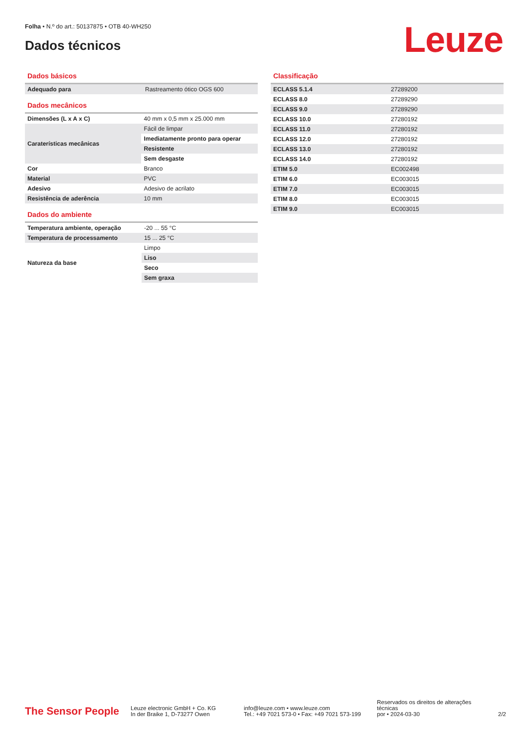Folha • N.º do art.: 50137875 • OTB 40-WH250
Dados técnicos
Leuze
Dados básicos
| Adequado para | Rastreamento ótico OGS 600 |
Dados mecânicos
| Dimensões (L x A x C) | 40 mm x 0,5 mm x 25.000 mm |
| Caraterísticas mecânicas | Fácil de limpar |
| | Imediatamente pronto para operar |
| | Resistente |
| | Sem desgaste |
| Cor | Branco |
| Material | PVC |
| Adesivo | Adesivo de acrilato |
| Resistência de aderência | 10 mm |
Dados do ambiente
| Temperatura ambiente, operação | -20 ... 55 °C |
| Temperatura de processamento | 15 ... 25 °C |
| Natureza da base | Limpo |
| | Liso |
| | Seco |
| | Sem graxa |
Classificação
| ECLASS 5.1.4 | 27289200 |
| ECLASS 8.0 | 27289290 |
| ECLASS 9.0 | 27289290 |
| ECLASS 10.0 | 27280192 |
| ECLASS 11.0 | 27280192 |
| ECLASS 12.0 | 27280192 |
| ECLASS 13.0 | 27280192 |
| ECLASS 14.0 | 27280192 |
| ETIM 5.0 | EC002498 |
| ETIM 6.0 | EC003015 |
| ETIM 7.0 | EC003015 |
| ETIM 8.0 | EC003015 |
| ETIM 9.0 | EC003015 |
The Sensor People
Leuze electronic GmbH + Co. KG
In der Braike 1, D-73277 Owen
info@leuze.com • www.leuze.com
Tel.: +49 7021 573-0 • Fax: +49 7021 573-199
Reservados os direitos de alterações técnicas
por • 2024-03-30
2/2